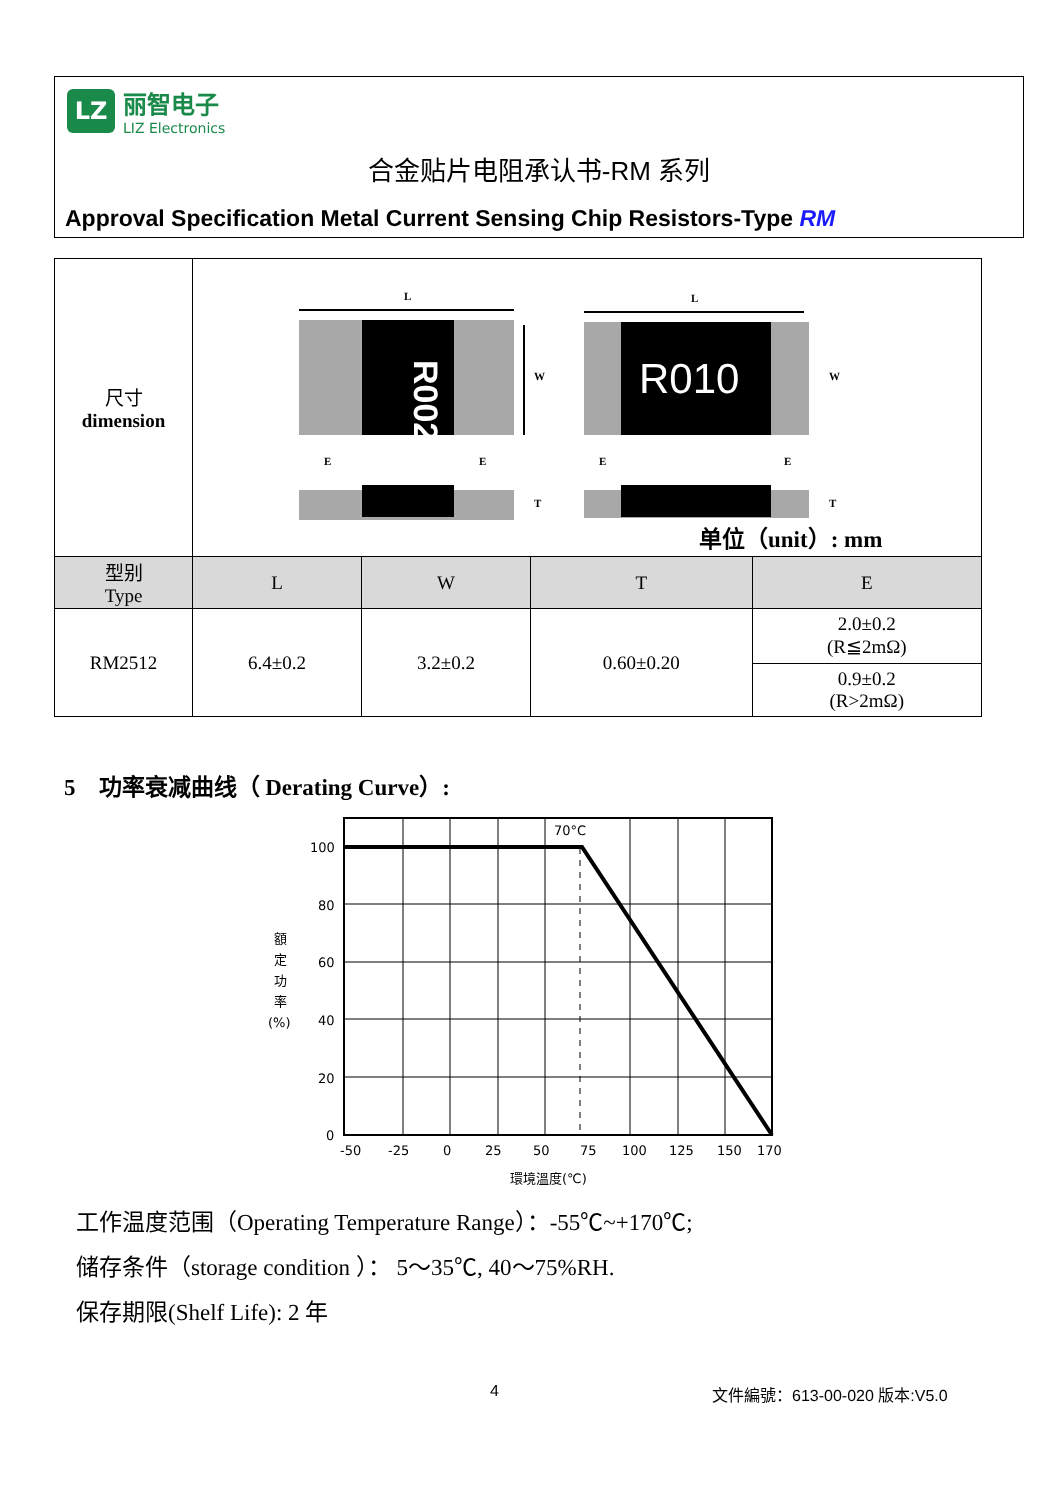LZ
丽智电子
LIZ Electronics
合金贴片电阻承认书-RM 系列
Approval Specification Metal Current Sensing Chip Resistors-Type RM
| 尺寸 dimension | L R002 W E E T L R010 W E E T 单位（unit）: mm | | | |
| 型别 Type | L | W | T | E |
| RM2512 | 6.4±0.2 | 3.2±0.2 | 0.60±0.20 | 2.0±0.2 (R≦2mΩ) |
| | | | | 0.9±0.2 (R>2mΩ) |
5　功率衰减曲线（ Derating Curve）:
100
80
60
40
20
0
70°C
額
定
功
率
(%)
-50
-25
0
25
50
75
100
125
150
170
環境溫度(℃)
工作温度范围（Operating Temperature Range）：-55℃~+170℃;
储存条件（storage condition ）： 5～35℃, 40～75%RH.
保存期限(Shelf Life): 2 年
4 文件編號：613-00-020 版本:V5.0